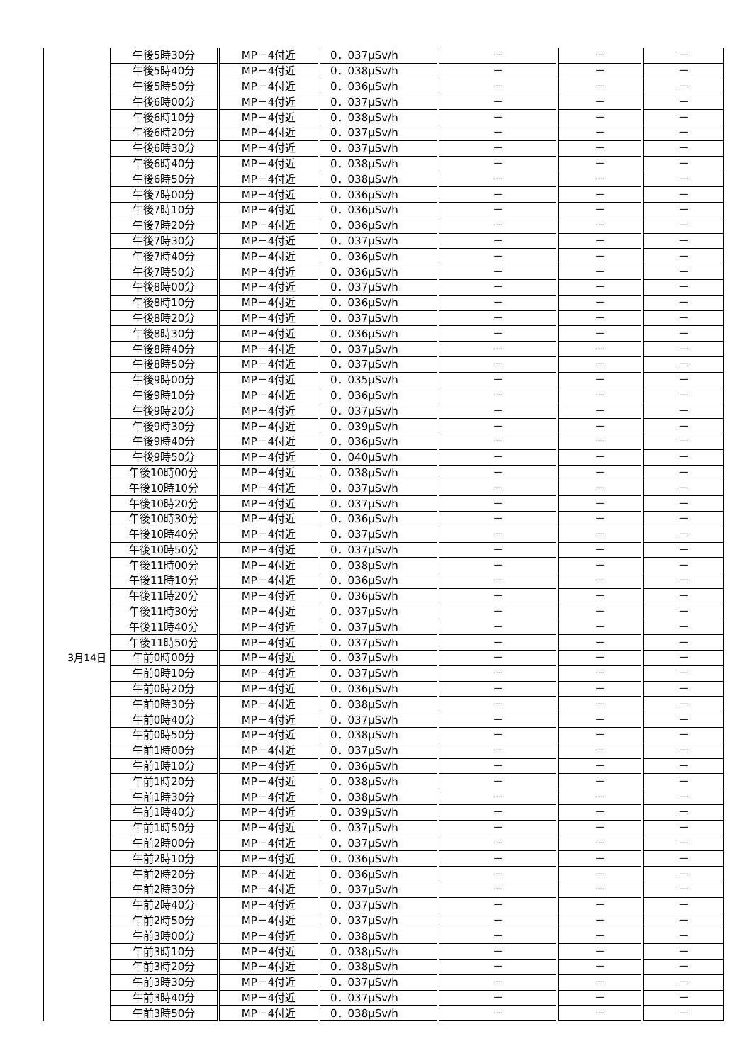| | 午後5時30分 | MP－4付近 | 0．037μSv/h | － | － | － |
| | 午後5時40分 | MP－4付近 | 0．038μSv/h | － | － | － |
| | 午後5時50分 | MP－4付近 | 0．036μSv/h | － | － | － |
| | 午後6時00分 | MP－4付近 | 0．037μSv/h | － | － | － |
| | 午後6時10分 | MP－4付近 | 0．038μSv/h | － | － | － |
| | 午後6時20分 | MP－4付近 | 0．037μSv/h | － | － | － |
| | 午後6時30分 | MP－4付近 | 0．037μSv/h | － | － | － |
| | 午後6時40分 | MP－4付近 | 0．038μSv/h | － | － | － |
| | 午後6時50分 | MP－4付近 | 0．038μSv/h | － | － | － |
| | 午後7時00分 | MP－4付近 | 0．036μSv/h | － | － | － |
| | 午後7時10分 | MP－4付近 | 0．036μSv/h | － | － | － |
| | 午後7時20分 | MP－4付近 | 0．036μSv/h | － | － | － |
| | 午後7時30分 | MP－4付近 | 0．037μSv/h | － | － | － |
| | 午後7時40分 | MP－4付近 | 0．036μSv/h | － | － | － |
| | 午後7時50分 | MP－4付近 | 0．036μSv/h | － | － | － |
| | 午後8時00分 | MP－4付近 | 0．037μSv/h | － | － | － |
| | 午後8時10分 | MP－4付近 | 0．036μSv/h | － | － | － |
| | 午後8時20分 | MP－4付近 | 0．037μSv/h | － | － | － |
| | 午後8時30分 | MP－4付近 | 0．036μSv/h | － | － | － |
| | 午後8時40分 | MP－4付近 | 0．037μSv/h | － | － | － |
| | 午後8時50分 | MP－4付近 | 0．037μSv/h | － | － | － |
| | 午後9時00分 | MP－4付近 | 0．035μSv/h | － | － | － |
| | 午後9時10分 | MP－4付近 | 0．036μSv/h | － | － | － |
| | 午後9時20分 | MP－4付近 | 0．037μSv/h | － | － | － |
| | 午後9時30分 | MP－4付近 | 0．039μSv/h | － | － | － |
| | 午後9時40分 | MP－4付近 | 0．036μSv/h | － | － | － |
| | 午後9時50分 | MP－4付近 | 0．040μSv/h | － | － | － |
| | 午後10時00分 | MP－4付近 | 0．038μSv/h | － | － | － |
| | 午後10時10分 | MP－4付近 | 0．037μSv/h | － | － | － |
| | 午後10時20分 | MP－4付近 | 0．037μSv/h | － | － | － |
| | 午後10時30分 | MP－4付近 | 0．036μSv/h | － | － | － |
| | 午後10時40分 | MP－4付近 | 0．037μSv/h | － | － | － |
| | 午後10時50分 | MP－4付近 | 0．037μSv/h | － | － | － |
| | 午後11時00分 | MP－4付近 | 0．038μSv/h | － | － | － |
| | 午後11時10分 | MP－4付近 | 0．036μSv/h | － | － | － |
| | 午後11時20分 | MP－4付近 | 0．036μSv/h | － | － | － |
| | 午後11時30分 | MP－4付近 | 0．037μSv/h | － | － | － |
| | 午後11時40分 | MP－4付近 | 0．037μSv/h | － | － | － |
| | 午後11時50分 | MP－4付近 | 0．037μSv/h | － | － | － |
| 3月14日 | 午前0時00分 | MP－4付近 | 0．037μSv/h | － | － | － |
| | 午前0時10分 | MP－4付近 | 0．037μSv/h | － | － | － |
| | 午前0時20分 | MP－4付近 | 0．036μSv/h | － | － | － |
| | 午前0時30分 | MP－4付近 | 0．038μSv/h | － | － | － |
| | 午前0時40分 | MP－4付近 | 0．037μSv/h | － | － | － |
| | 午前0時50分 | MP－4付近 | 0．038μSv/h | － | － | － |
| | 午前1時00分 | MP－4付近 | 0．037μSv/h | － | － | － |
| | 午前1時10分 | MP－4付近 | 0．036μSv/h | － | － | － |
| | 午前1時20分 | MP－4付近 | 0．038μSv/h | － | － | － |
| | 午前1時30分 | MP－4付近 | 0．038μSv/h | － | － | － |
| | 午前1時40分 | MP－4付近 | 0．039μSv/h | － | － | － |
| | 午前1時50分 | MP－4付近 | 0．037μSv/h | － | － | － |
| | 午前2時00分 | MP－4付近 | 0．037μSv/h | － | － | － |
| | 午前2時10分 | MP－4付近 | 0．036μSv/h | － | － | － |
| | 午前2時20分 | MP－4付近 | 0．036μSv/h | － | － | － |
| | 午前2時30分 | MP－4付近 | 0．037μSv/h | － | － | － |
| | 午前2時40分 | MP－4付近 | 0．037μSv/h | － | － | － |
| | 午前2時50分 | MP－4付近 | 0．037μSv/h | － | － | － |
| | 午前3時00分 | MP－4付近 | 0．038μSv/h | － | － | － |
| | 午前3時10分 | MP－4付近 | 0．038μSv/h | － | － | － |
| | 午前3時20分 | MP－4付近 | 0．038μSv/h | － | － | － |
| | 午前3時30分 | MP－4付近 | 0．037μSv/h | － | － | － |
| | 午前3時40分 | MP－4付近 | 0．037μSv/h | － | － | － |
| | 午前3時50分 | MP－4付近 | 0．038μSv/h | － | － | － |